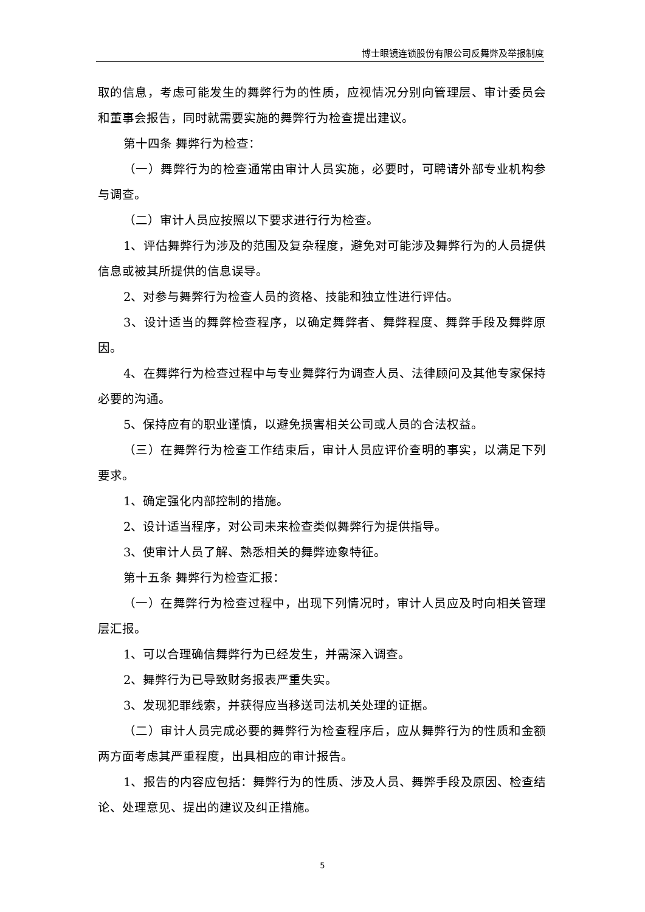博士眼镜连锁股份有限公司反舞弊及举报制度
取的信息，考虑可能发生的舞弊行为的性质，应视情况分别向管理层、审计委员会和董事会报告，同时就需要实施的舞弊行为检查提出建议。
第十四条 舞弊行为检查：
（一）舞弊行为的检查通常由审计人员实施，必要时，可聘请外部专业机构参与调查。
（二）审计人员应按照以下要求进行行为检查。
1、评估舞弊行为涉及的范围及复杂程度，避免对可能涉及舞弊行为的人员提供信息或被其所提供的信息误导。
2、对参与舞弊行为检查人员的资格、技能和独立性进行评估。
3、设计适当的舞弊检查程序，以确定舞弊者、舞弊程度、舞弊手段及舞弊原因。
4、在舞弊行为检查过程中与专业舞弊行为调查人员、法律顾问及其他专家保持必要的沟通。
5、保持应有的职业谨慎，以避免损害相关公司或人员的合法权益。
（三）在舞弊行为检查工作结束后，审计人员应评价查明的事实，以满足下列要求。
1、确定强化内部控制的措施。
2、设计适当程序，对公司未来检查类似舞弊行为提供指导。
3、使审计人员了解、熟悉相关的舞弊迹象特征。
第十五条 舞弊行为检查汇报：
（一）在舞弊行为检查过程中，出现下列情况时，审计人员应及时向相关管理层汇报。
1、可以合理确信舞弊行为已经发生，并需深入调查。
2、舞弊行为已导致财务报表严重失实。
3、发现犯罪线索，并获得应当移送司法机关处理的证据。
（二）审计人员完成必要的舞弊行为检查程序后，应从舞弊行为的性质和金额两方面考虑其严重程度，出具相应的审计报告。
1、报告的内容应包括：舞弊行为的性质、涉及人员、舞弊手段及原因、检查结论、处理意见、提出的建议及纠正措施。
5